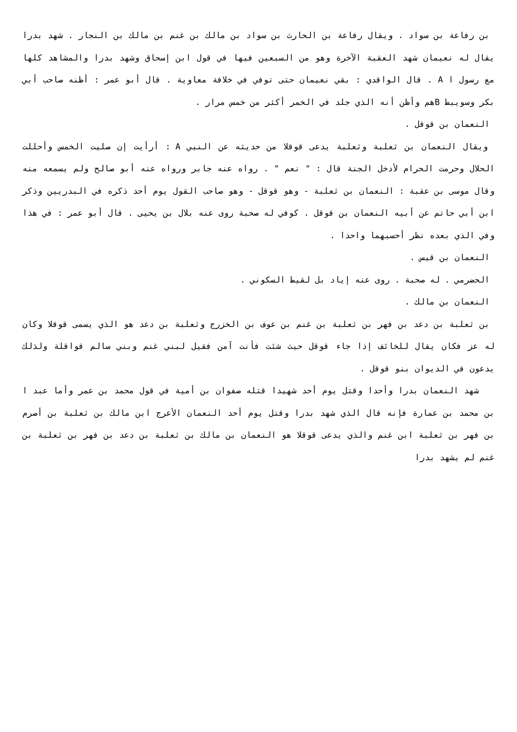بن رفاعة بن سواد . ويقال رفاعة بن الحارث بن سواد بن مالك بن غنم بن مالك بن النجار . شهد بدرا يقال له نعيمان شهد العقبة الآخرة وهو من السبعين فيها في قول ابن إسحاق وشهد بدرا والمشاهد كلها مع رسول ا A . قال الواقدي : بقي نعيمان حتى توفي في خلافة معاوية . قال أبو عمر : أظنه صاحب أبي بكر وسويبط Bهم وأظن أنه الذي جلد في الخمر أكثر من خمس مرار .
النعمان بن قوقل .
ويقال النعمان بن ثعلبة وثعلبة يدعى قوقلا من حديثه عن النبي A : أرأيت إن صليت الخمس وأحللت الحلال وحرمت الحرام لأدخل الجنة قال : " نعم " . رواه عنه جابر ورواه عنه أبو صالح ولم يسمعه منه وقال موسى بن عقبة : النعمان بن ثعلبة - وهو قوقل - وهو صاحب القول يوم أحد ذكره في البدريين وذكر ابن أبي حاتم عن أبيه النعمان بن قوقل . كوفي له صحبة روى عنه بلال بن يحيى . قال أبو عمر : في هذا وفي الذي بعده نظر أحسبهما واحدا .
النعمان بن قيس .
الحضرمي . له صحبة . روى عنه إياد بل لقيط السكوني .
النعمان بن مالك .
بن ثعلبة بن دعد بن فهر بن ثعلبة بن غنم بن عوف بن الخزرج وثعلبة بن دعد هو الذي يسمى قوقلا وكان له عز فكان يقال للخائف إذا جاء قوقل حيث شئت فأنت آمن فقيل لبني غنم وبني سالم قواقلة ولذلك يدعون في الديوان بنو قوقل .
شهد النعمان بدرا وأحدا وقتل يوم أحد شهيدا قتله صفوان بن أمية في قول محمد بن عمر وأما عبد ا بن محمد بن عمارة فإنه قال الذي شهد بدرا وقتل يوم أحد النعمان الأعرج ابن مالك بن ثعلبة بن أصرم بن فهر بن ثعلبة ابن غنم والذي يدعى قوقلا هو النعمان بن مالك بن ثعلبة بن دعد بن فهر بن ثعلبة بن غنم لم يشهد بدرا